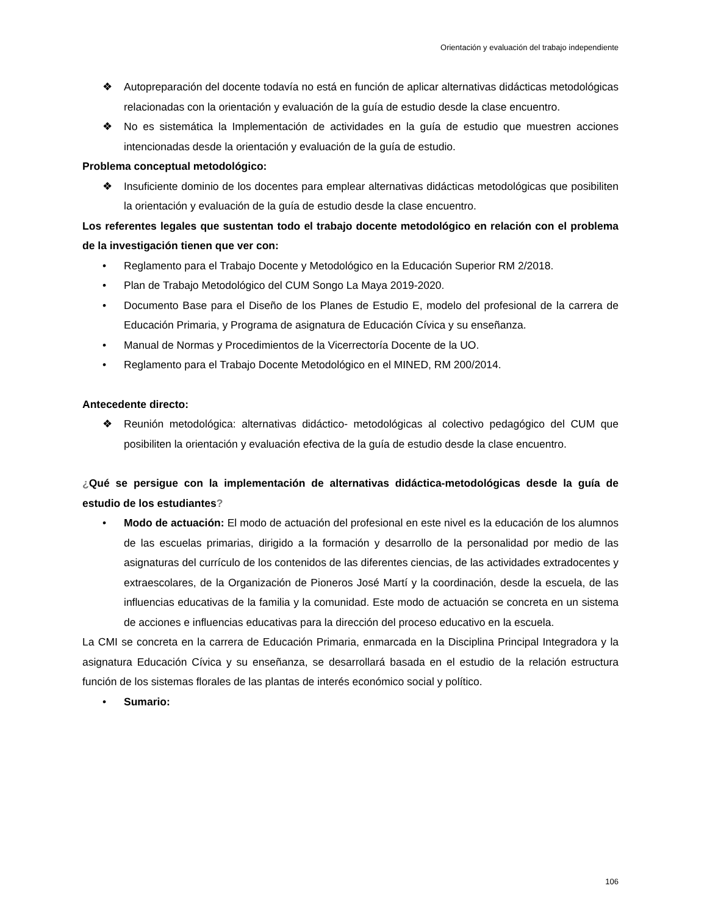Orientación y evaluación del trabajo independiente
❖ Autopreparación del docente todavía no está en función de aplicar alternativas didácticas metodológicas relacionadas con la orientación y evaluación de la guía de estudio desde la clase encuentro.
❖ No es sistemática la Implementación de actividades en la guía de estudio que muestren acciones intencionadas desde la orientación y evaluación de la guía de estudio.
Problema conceptual metodológico:
❖ Insuficiente dominio de los docentes para emplear alternativas didácticas metodológicas que posibiliten la orientación y evaluación de la guía de estudio desde la clase encuentro.
Los referentes legales que sustentan todo el trabajo docente metodológico en relación con el problema de la investigación tienen que ver con:
• Reglamento para el Trabajo Docente y Metodológico en la Educación Superior RM 2/2018.
• Plan de Trabajo Metodológico del CUM Songo La Maya 2019-2020.
• Documento Base para el Diseño de los Planes de Estudio E, modelo del profesional de la carrera de Educación Primaria, y Programa de asignatura de Educación Cívica y su enseñanza.
• Manual de Normas y Procedimientos de la Vicerrectoría Docente de la UO.
• Reglamento para el Trabajo Docente Metodológico en el MINED, RM 200/2014.
Antecedente directo:
❖ Reunión metodológica: alternativas didáctico- metodológicas al colectivo pedagógico del CUM que posibiliten la orientación y evaluación efectiva de la guía de estudio desde la clase encuentro.
¿Qué se persigue con la implementación de alternativas didáctica-metodológicas desde la guía de estudio de los estudiantes?
• Modo de actuación: El modo de actuación del profesional en este nivel es la educación de los alumnos de las escuelas primarias, dirigido a la formación y desarrollo de la personalidad por medio de las asignaturas del currículo de los contenidos de las diferentes ciencias, de las actividades extradocentes y extraescolares, de la Organización de Pioneros José Martí y la coordinación, desde la escuela, de las influencias educativas de la familia y la comunidad. Este modo de actuación se concreta en un sistema de acciones e influencias educativas para la dirección del proceso educativo en la escuela.
La CMI se concreta en la carrera de Educación Primaria, enmarcada en la Disciplina Principal Integradora y la asignatura Educación Cívica y su enseñanza, se desarrollará basada en el estudio de la relación estructura función de los sistemas florales de las plantas de interés económico social y político.
• Sumario:
106